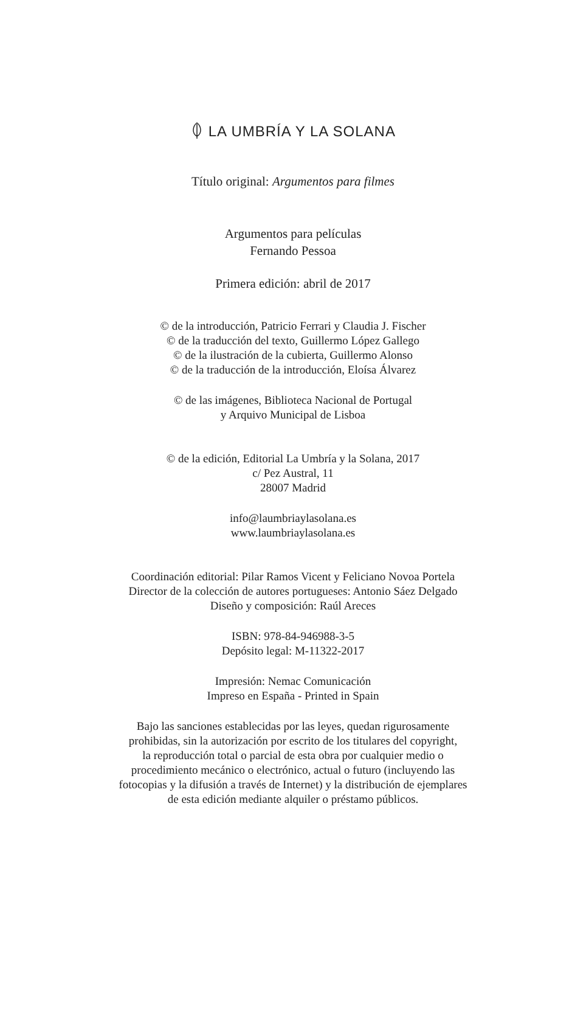LA UMBRÍA Y LA SOLANA
Título original: Argumentos para filmes
Argumentos para películas
Fernando Pessoa
Primera edición: abril de 2017
© de la introducción, Patricio Ferrari y Claudia J. Fischer
© de la traducción del texto, Guillermo López Gallego
© de la ilustración de la cubierta, Guillermo Alonso
© de la traducción de la introducción, Eloísa Álvarez
© de las imágenes, Biblioteca Nacional de Portugal
y Arquivo Municipal de Lisboa
© de la edición, Editorial La Umbría y la Solana, 2017
c/ Pez Austral, 11
28007 Madrid
info@laumbriaylasolana.es
www.laumbriaylasolana.es
Coordinación editorial: Pilar Ramos Vicent y Feliciano Novoa Portela
Director de la colección de autores portugueses: Antonio Sáez Delgado
Diseño y composición: Raúl Areces
ISBN: 978-84-946988-3-5
Depósito legal: M-11322-2017
Impresión: Nemac Comunicación
Impreso en España - Printed in Spain
Bajo las sanciones establecidas por las leyes, quedan rigurosamente
prohibidas, sin la autorización por escrito de los titulares del copyright,
la reproducción total o parcial de esta obra por cualquier medio o
procedimiento mecánico o electrónico, actual o futuro (incluyendo las
fotocopias y la difusión a través de Internet) y la distribución de ejemplares
de esta edición mediante alquiler o préstamo públicos.